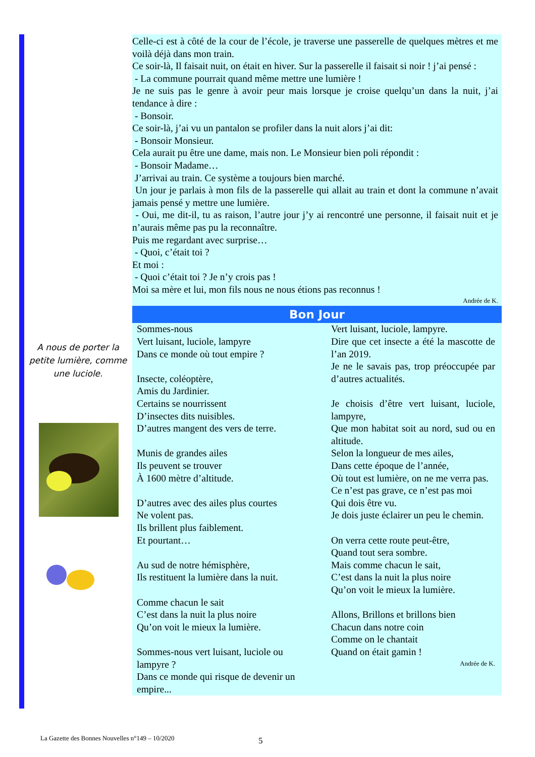Celle-ci est à côté de la cour de l’école, je traverse une passerelle de quelques mètres et me voilà déjà dans mon train.
Ce soir-là, Il faisait nuit, on était en hiver. Sur la passerelle il faisait si noir ! j’ai pensé :
- La commune pourrait quand même mettre une lumière !
Je ne suis pas le genre à avoir peur mais lorsque je croise quelqu’un dans la nuit, j’ai tendance à dire :
- Bonsoir.
Ce soir-là, j’ai vu un pantalon se profiler dans la nuit alors j’ai dit:
- Bonsoir Monsieur.
Cela aurait pu être une dame, mais non. Le Monsieur bien poli répondit :
- Bonsoir Madame…
J’arrivai au train. Ce système a toujours bien marché.
Un jour je parlais à mon fils de la passerelle qui allait au train et dont la commune n’avait jamais pensé y mettre une lumière.
- Oui, me dit-il, tu as raison, l’autre jour j’y ai rencontré une personne, il faisait nuit et je n’aurais même pas pu la reconnaître.
Puis me regardant avec surprise…
- Quoi, c’était toi ?
Et moi :
- Quoi c’était toi ? Je n’y crois pas !
Moi sa mère et lui, mon fils nous ne nous étions pas reconnus !
Andrée de K.
Bon Jour
Sommes-nous
Vert luisant, luciole, lampyre
Dans ce monde où tout empire ?
Insecte, coléoptère,
Amis du Jardinier.
Certains se nourrissent
D’insectes dits nuisibles.
D’autres mangent des vers de terre.
Munis de grandes ailes
Ils peuvent se trouver
À 1600 mètre d’altitude.
D’autres avec des ailes plus courtes
Ne volent pas.
Ils brillent plus faiblement.
Et pourtant…
Au sud de notre hémisphère,
Ils restituent la lumière dans la nuit.
Comme chacun le sait
C’est dans la nuit la plus noire
Qu’on voit le mieux la lumière.
Sommes-nous vert luisant, luciole ou lampyre ?
Dans ce monde qui risque de devenir un empire...
Vert luisant, luciole, lampyre.
Dire que cet insecte a été la mascotte de l’an 2019.
Je ne le savais pas, trop préoccupée par d’autres actualités.
Je choisis d’être vert luisant, luciole, lampyre,
Que mon habitat soit au nord, sud ou en altitude.
Selon la longueur de mes ailes,
Dans cette époque de l’année,
Où tout est lumière, on ne me verra pas.
Ce n’est pas grave, ce n’est pas moi
Qui dois être vu.
Je dois juste éclairer un peu le chemin.
On verra cette route peut-être,
Quand tout sera sombre.
Mais comme chacun le sait,
C’est dans la nuit la plus noire
Qu’on voit le mieux la lumière.
Allons, Brillons et brillons bien
Chacun dans notre coin
Comme on le chantait
Quand on était gamin !
Andrée de K.
A nous de porter la petite lumière, comme une luciole.
La Gazette des Bonnes Nouvelles n°149 – 10/2020
5